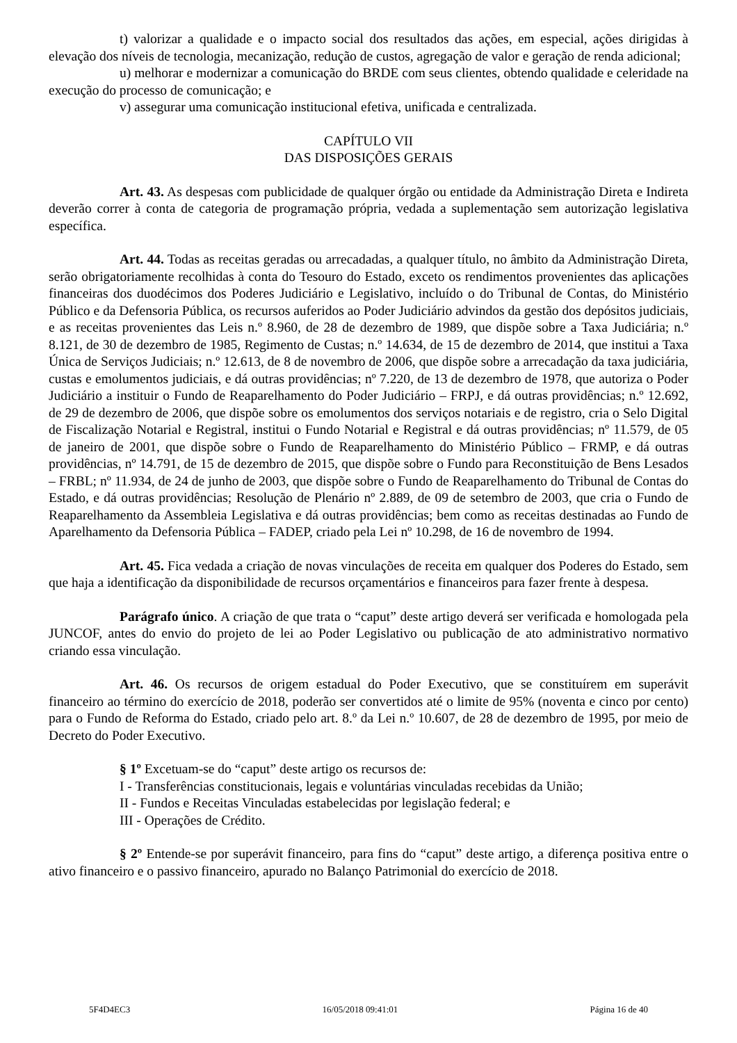t) valorizar a qualidade e o impacto social dos resultados das ações, em especial, ações dirigidas à elevação dos níveis de tecnologia, mecanização, redução de custos, agregação de valor e geração de renda adicional;
u) melhorar e modernizar a comunicação do BRDE com seus clientes, obtendo qualidade e celeridade na execução do processo de comunicação; e
v) assegurar uma comunicação institucional efetiva, unificada e centralizada.
CAPÍTULO VII
DAS DISPOSIÇÕES GERAIS
Art. 43. As despesas com publicidade de qualquer órgão ou entidade da Administração Direta e Indireta deverão correr à conta de categoria de programação própria, vedada a suplementação sem autorização legislativa específica.
Art. 44. Todas as receitas geradas ou arrecadadas, a qualquer título, no âmbito da Administração Direta, serão obrigatoriamente recolhidas à conta do Tesouro do Estado, exceto os rendimentos provenientes das aplicações financeiras dos duodécimos dos Poderes Judiciário e Legislativo, incluído o do Tribunal de Contas, do Ministério Público e da Defensoria Pública, os recursos auferidos ao Poder Judiciário advindos da gestão dos depósitos judiciais, e as receitas provenientes das Leis n.º 8.960, de 28 de dezembro de 1989, que dispõe sobre a Taxa Judiciária; n.º 8.121, de 30 de dezembro de 1985, Regimento de Custas; n.º 14.634, de 15 de dezembro de 2014, que institui a Taxa Única de Serviços Judiciais; n.º 12.613, de 8 de novembro de 2006, que dispõe sobre a arrecadação da taxa judiciária, custas e emolumentos judiciais, e dá outras providências; nº 7.220, de 13 de dezembro de 1978, que autoriza o Poder Judiciário a instituir o Fundo de Reaparelhamento do Poder Judiciário – FRPJ, e dá outras providências; n.º 12.692, de 29 de dezembro de 2006, que dispõe sobre os emolumentos dos serviços notariais e de registro, cria o Selo Digital de Fiscalização Notarial e Registral, institui o Fundo Notarial e Registral e dá outras providências; nº 11.579, de 05 de janeiro de 2001, que dispõe sobre o Fundo de Reaparelhamento do Ministério Público – FRMP, e dá outras providências, nº 14.791, de 15 de dezembro de 2015, que dispõe sobre o Fundo para Reconstituição de Bens Lesados – FRBL; nº 11.934, de 24 de junho de 2003, que dispõe sobre o Fundo de Reaparelhamento do Tribunal de Contas do Estado, e dá outras providências; Resolução de Plenário nº 2.889, de 09 de setembro de 2003, que cria o Fundo de Reaparelhamento da Assembleia Legislativa e dá outras providências; bem como as receitas destinadas ao Fundo de Aparelhamento da Defensoria Pública – FADEP, criado pela Lei nº 10.298, de 16 de novembro de 1994.
Art. 45. Fica vedada a criação de novas vinculações de receita em qualquer dos Poderes do Estado, sem que haja a identificação da disponibilidade de recursos orçamentários e financeiros para fazer frente à despesa.
Parágrafo único. A criação de que trata o “caput” deste artigo deverá ser verificada e homologada pela JUNCOF, antes do envio do projeto de lei ao Poder Legislativo ou publicação de ato administrativo normativo criando essa vinculação.
Art. 46. Os recursos de origem estadual do Poder Executivo, que se constituírem em superávit financeiro ao término do exercício de 2018, poderão ser convertidos até o limite de 95% (noventa e cinco por cento) para o Fundo de Reforma do Estado, criado pelo art. 8.º da Lei n.º 10.607, de 28 de dezembro de 1995, por meio de Decreto do Poder Executivo.
§ 1º Excetuam-se do “caput” deste artigo os recursos de:
I - Transferências constitucionais, legais e voluntárias vinculadas recebidas da União;
II - Fundos e Receitas Vinculadas estabelecidas por legislação federal; e
III - Operações de Crédito.
§ 2º Entende-se por superávit financeiro, para fins do “caput” deste artigo, a diferença positiva entre o ativo financeiro e o passivo financeiro, apurado no Balanço Patrimonial do exercício de 2018.
5F4D4EC3 16/05/2018 09:41:01 Página 16 de 40